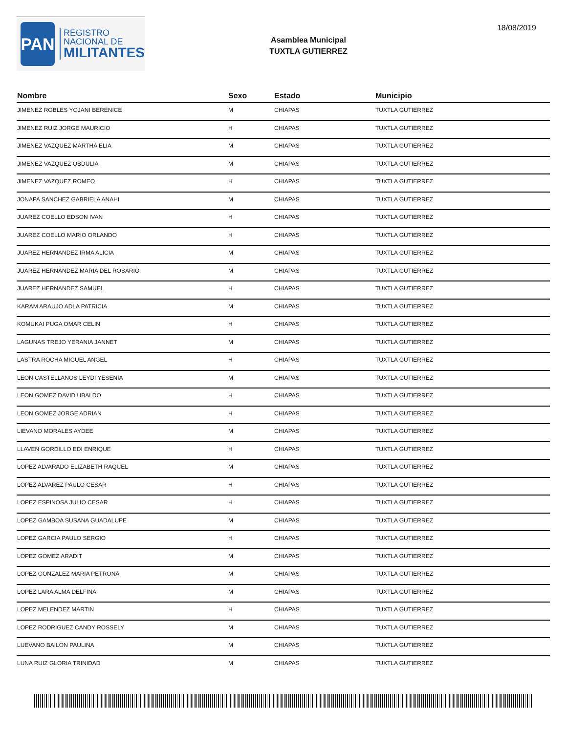PAN
REGISTRO
NACIONAL DE
MILITANTES
Asamblea Municipal
TUXTLA GUTIERREZ
18/08/2019
| Nombre | Sexo | Estado | Municipio |
| --- | --- | --- | --- |
| JIMENEZ ROBLES YOJANI BERENICE | M | CHIAPAS | TUXTLA GUTIERREZ |
| JIMENEZ RUIZ JORGE MAURICIO | H | CHIAPAS | TUXTLA GUTIERREZ |
| JIMENEZ VAZQUEZ MARTHA ELIA | M | CHIAPAS | TUXTLA GUTIERREZ |
| JIMENEZ VAZQUEZ OBDULIA | M | CHIAPAS | TUXTLA GUTIERREZ |
| JIMENEZ VAZQUEZ ROMEO | H | CHIAPAS | TUXTLA GUTIERREZ |
| JONAPA SANCHEZ GABRIELA ANAHI | M | CHIAPAS | TUXTLA GUTIERREZ |
| JUAREZ COELLO EDSON IVAN | H | CHIAPAS | TUXTLA GUTIERREZ |
| JUAREZ COELLO MARIO ORLANDO | H | CHIAPAS | TUXTLA GUTIERREZ |
| JUAREZ HERNANDEZ IRMA ALICIA | M | CHIAPAS | TUXTLA GUTIERREZ |
| JUAREZ HERNANDEZ MARIA DEL ROSARIO | M | CHIAPAS | TUXTLA GUTIERREZ |
| JUAREZ HERNANDEZ SAMUEL | H | CHIAPAS | TUXTLA GUTIERREZ |
| KARAM ARAUJO ADLA PATRICIA | M | CHIAPAS | TUXTLA GUTIERREZ |
| KOMUKAI PUGA OMAR CELIN | H | CHIAPAS | TUXTLA GUTIERREZ |
| LAGUNAS TREJO YERANIA JANNET | M | CHIAPAS | TUXTLA GUTIERREZ |
| LASTRA ROCHA MIGUEL ANGEL | H | CHIAPAS | TUXTLA GUTIERREZ |
| LEON CASTELLANOS LEYDI YESENIA | M | CHIAPAS | TUXTLA GUTIERREZ |
| LEON GOMEZ DAVID UBALDO | H | CHIAPAS | TUXTLA GUTIERREZ |
| LEON GOMEZ JORGE ADRIAN | H | CHIAPAS | TUXTLA GUTIERREZ |
| LIEVANO MORALES AYDEE | M | CHIAPAS | TUXTLA GUTIERREZ |
| LLAVEN GORDILLO EDI ENRIQUE | H | CHIAPAS | TUXTLA GUTIERREZ |
| LOPEZ ALVARADO ELIZABETH RAQUEL | M | CHIAPAS | TUXTLA GUTIERREZ |
| LOPEZ ALVAREZ PAULO CESAR | H | CHIAPAS | TUXTLA GUTIERREZ |
| LOPEZ ESPINOSA JULIO CESAR | H | CHIAPAS | TUXTLA GUTIERREZ |
| LOPEZ GAMBOA SUSANA GUADALUPE | M | CHIAPAS | TUXTLA GUTIERREZ |
| LOPEZ GARCIA PAULO SERGIO | H | CHIAPAS | TUXTLA GUTIERREZ |
| LOPEZ GOMEZ ARADIT | M | CHIAPAS | TUXTLA GUTIERREZ |
| LOPEZ GONZALEZ MARIA PETRONA | M | CHIAPAS | TUXTLA GUTIERREZ |
| LOPEZ LARA ALMA DELFINA | M | CHIAPAS | TUXTLA GUTIERREZ |
| LOPEZ MELENDEZ MARTIN | H | CHIAPAS | TUXTLA GUTIERREZ |
| LOPEZ RODRIGUEZ CANDY ROSSELY | M | CHIAPAS | TUXTLA GUTIERREZ |
| LUEVANO BAILON PAULINA | M | CHIAPAS | TUXTLA GUTIERREZ |
| LUNA RUIZ GLORIA TRINIDAD | M | CHIAPAS | TUXTLA GUTIERREZ |